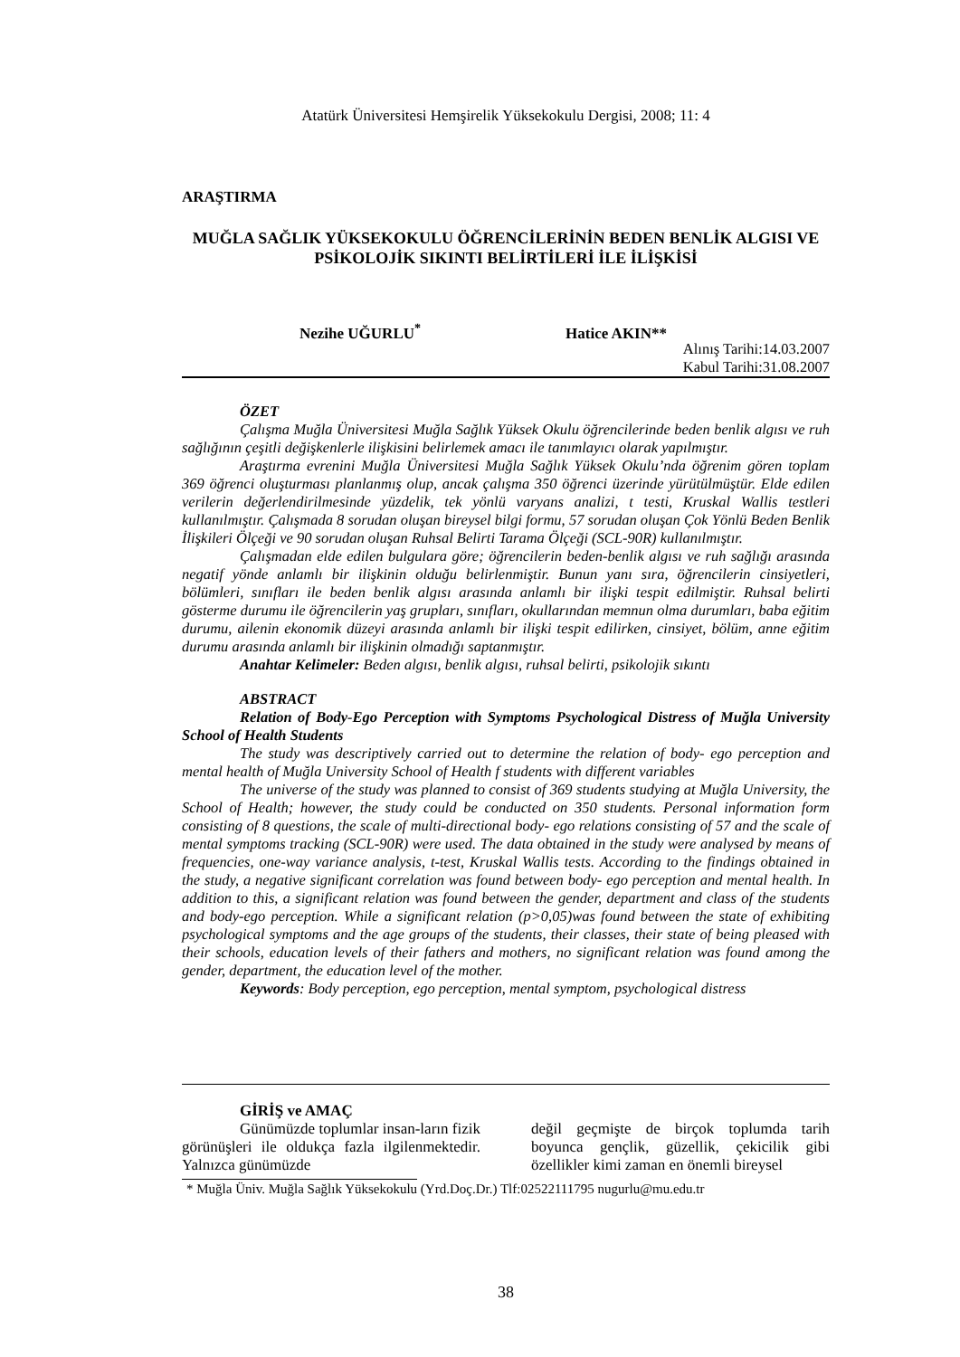Atatürk Üniversitesi Hemşirelik Yüksekokulu Dergisi, 2008; 11: 4
ARAŞTIRMA
MUĞLA SAĞLIK YÜKSEKOKULU ÖĞRENCİLERİNİN BEDEN BENLİK ALGISI VE PSİKOLOJİK SIKINTI BELİRTİLERİ İLE İLİŞKİSİ
Nezihe UĞURLU<sup>*</sup> Hatice AKIN**
Alınış Tarihi:14.03.2007
Kabul Tarihi:31.08.2007
ÖZET
Çalışma Muğla Üniversitesi Muğla Sağlık Yüksek Okulu öğrencilerinde beden benlik algısı ve ruh sağlığının çeşitli değişkenlerle ilişkisini belirlemek amacı ile tanımlayıcı olarak yapılmıştır.
Araştırma evrenini Muğla Üniversitesi Muğla Sağlık Yüksek Okulu’nda öğrenim gören toplam 369 öğrenci oluşturması planlanmış olup, ancak çalışma 350 öğrenci üzerinde yürütülmüştür. Elde edilen verilerin değerlendirilmesinde yüzdelik, tek yönlü varyans analizi, t testi, Kruskal Wallis testleri kullanılmıştır. Çalışmada 8 sorudan oluşan bireysel bilgi formu, 57 sorudan oluşan Çok Yönlü Beden Benlik İlişkileri Ölçeği ve 90 sorudan oluşan Ruhsal Belirti Tarama Ölçeği (SCL-90R) kullanılmıştır.
Çalışmadan elde edilen bulgulara göre; öğrencilerin beden-benlik algısı ve ruh sağlığı arasında negatif yönde anlamlı bir ilişkinin olduğu belirlenmiştir. Bunun yanı sıra, öğrencilerin cinsiyetleri, bölümleri, sınıfları ile beden benlik algısı arasında anlamlı bir ilişki tespit edilmiştir. Ruhsal belirti gösterme durumu ile öğrencilerin yaş grupları, sınıfları, okullarından memnun olma durumları, baba eğitim durumu, ailenin ekonomik düzeyi arasında anlamlı bir ilişki tespit edilirken, cinsiyet, bölüm, anne eğitim durumu arasında anlamlı bir ilişkinin olmadığı saptanmıştır.
Anahtar Kelimeler: Beden algısı, benlik algısı, ruhsal belirti, psikolojik sıkıntı
ABSTRACT
Relation of Body-Ego Perception with Symptoms Psychological Distress of Muğla University School of Health Students
The study was descriptively carried out to determine the relation of body- ego perception and mental health of Muğla University School of Health f students with different variables
The universe of the study was planned to consist of 369 students studying at Muğla University, the School of Health; however, the study could be conducted on 350 students. Personal information form consisting of 8 questions, the scale of multi-directional body- ego relations consisting of 57 and the scale of mental symptoms tracking (SCL-90R) were used. The data obtained in the study were analysed by means of frequencies, one-way variance analysis, t-test, Kruskal Wallis tests. According to the findings obtained in the study, a negative significant correlation was found between body- ego perception and mental health. In addition to this, a significant relation was found between the gender, department and class of the students and body-ego perception. While a significant relation (p>0,05)was found between the state of exhibiting psychological symptoms and the age groups of the students, their classes, their state of being pleased with their schools, education levels of their fathers and mothers, no significant relation was found among the gender, department, the education level of the mother.
Keywords: Body perception, ego perception, mental symptom, psychological distress
GİRİŞ ve AMAÇ
Günümüzde toplumlar insan-ların fizik görünüşleri ile oldukça fazla ilgilenmektedir. Yalnızca günümüzde
değil geçmişte de birçok toplumda tarih boyunca gençlik, güzellik, çekicilik gibi özellikler kimi zaman en önemli bireysel
* Muğla Üniv. Muğla Sağlık Yüksekokulu (Yrd.Doç.Dr.) Tlf:02522111795 nugurlu@mu.edu.tr
38